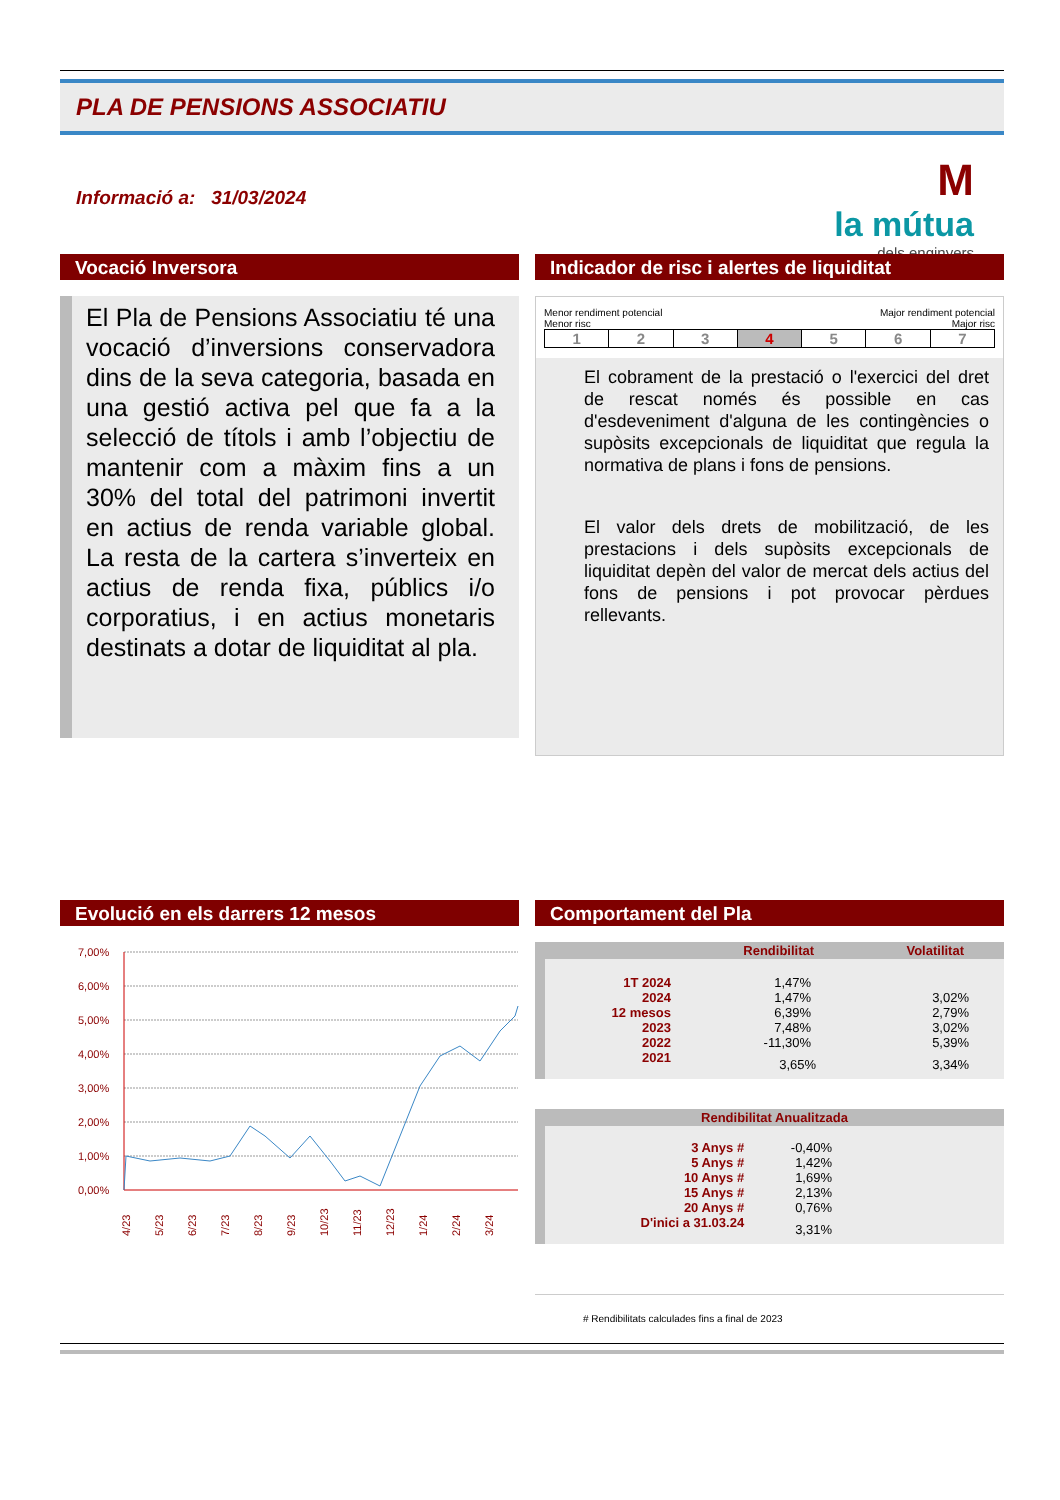PLA DE PENSIONS ASSOCIATIU
Informació a: 31/03/2024
M
la mútua
dels enginyers
Vocació Inversora
El Pla de Pensions Associatiu té una vocació d’inversions conservadora dins de la seva categoria, basada en una gestió activa pel que fa a la selecció de títols i amb l’objectiu de mantenir com a màxim fins a un 30% del total del patrimoni invertit en actius de renda variable global. La resta de la cartera s’inverteix en actius de renda fixa, públics i/o corporatius, i en actius monetaris destinats a dotar de liquiditat al pla.
Indicador de risc i alertes de liquiditat
Menor rendiment potencial
Menor risc Major rendiment potencial
Major risc
| 1 | 2 | 3 | 4 | 5 | 6 | 7 |
El cobrament de la prestació o l'exercici del dret de rescat només és possible en cas d'esdeveniment d'alguna de les contingències o supòsits excepcionals de liquiditat que regula la normativa de plans i fons de pensions.
El valor dels drets de mobilització, de les prestacions i dels supòsits excepcionals de liquiditat depèn del valor de mercat dels actius del fons de pensions i pot provocar pèrdues rellevants.
Evolució en els darrers 12 mesos
7,00%
6,00%
5,00%
4,00%
3,00%
2,00%
1,00%
0,00%
4/23
5/23
6/23
7/23
8/23
9/23
10/23
11/23
12/23
1/24
2/24
3/24
Comportament del Pla
| | Rendibilitat | Volatilitat |
| --- | --- | --- |
| 1T 2024 | 1,47% | |
| 2024 | 1,47% | 3,02% |
| 12 mesos | 6,39% | 2,79% |
| 2023 | 7,48% | 3,02% |
| 2022 | -11,30% | 5,39% |
| 2021 | 3,65% | 3,34% |
| Rendibilitat Anualitzada | | |
| --- | --- | --- |
| 3 Anys # | -0,40% | |
| 5 Anys # | 1,42% | |
| 10 Anys # | 1,69% | |
| 15 Anys # | 2,13% | |
| 20 Anys # | 0,76% | |
| D'inici a 31.03.24 | 3,31% | |
# Rendibilitats calculades fins a final de 2023